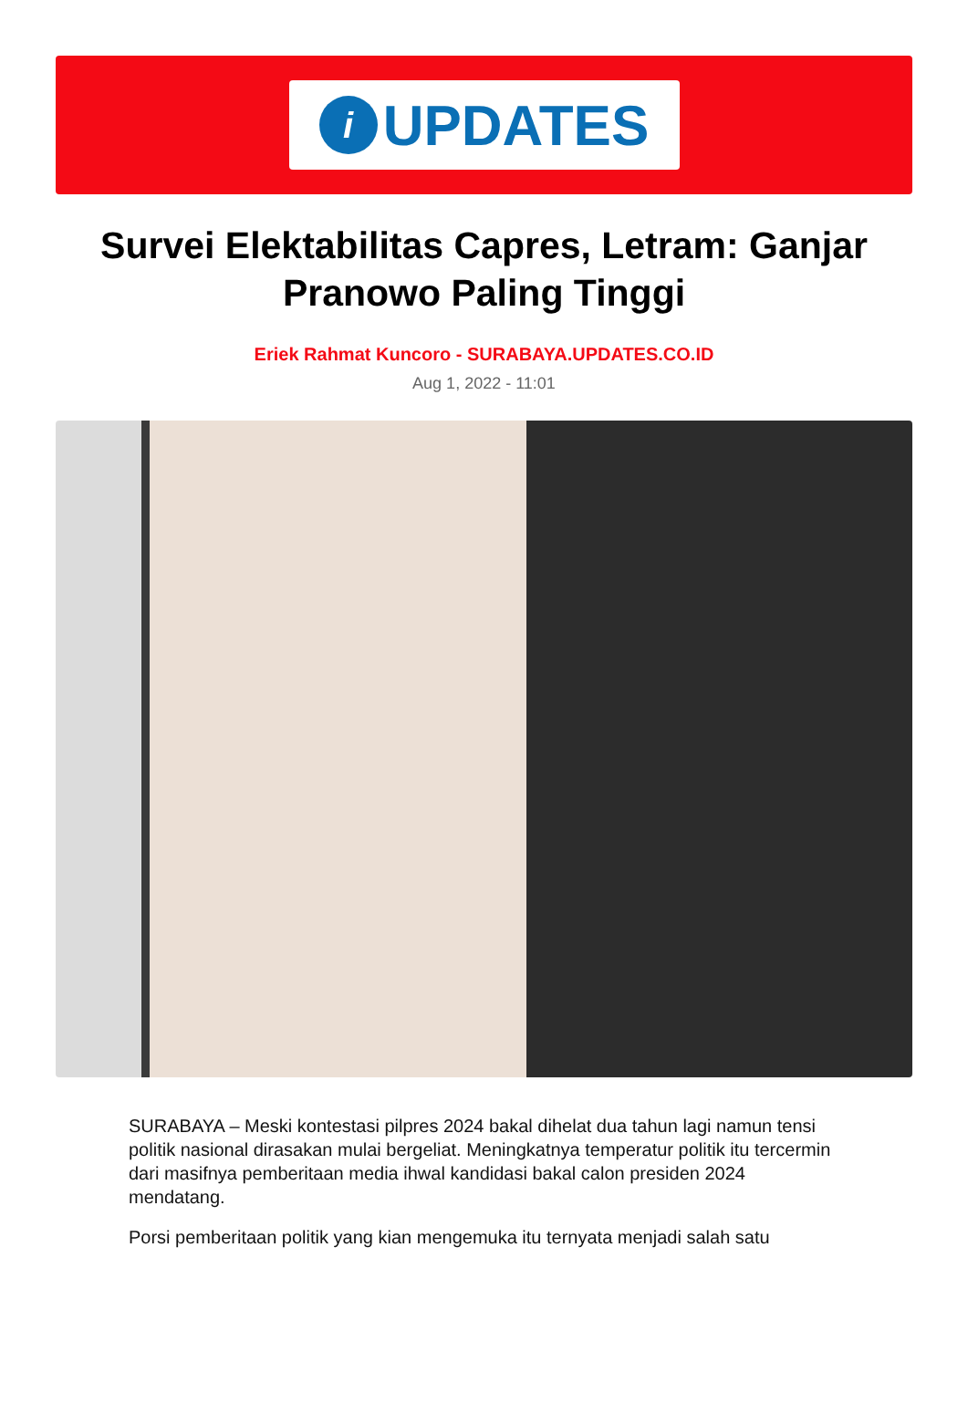i
UPDATES
Survei Elektabilitas Capres, Letram: Ganjar Pranowo Paling Tinggi
Eriek Rahmat Kuncoro - SURABAYA.UPDATES.CO.ID
Aug 1, 2022 - 11:01
SURABAYA – Meski kontestasi pilpres 2024 bakal dihelat dua tahun lagi namun tensi politik nasional dirasakan mulai bergeliat. Meningkatnya temperatur politik itu tercermin dari masifnya pemberitaan media ihwal kandidasi bakal calon presiden 2024 mendatang.
Porsi pemberitaan politik yang kian mengemuka itu ternyata menjadi salah satu